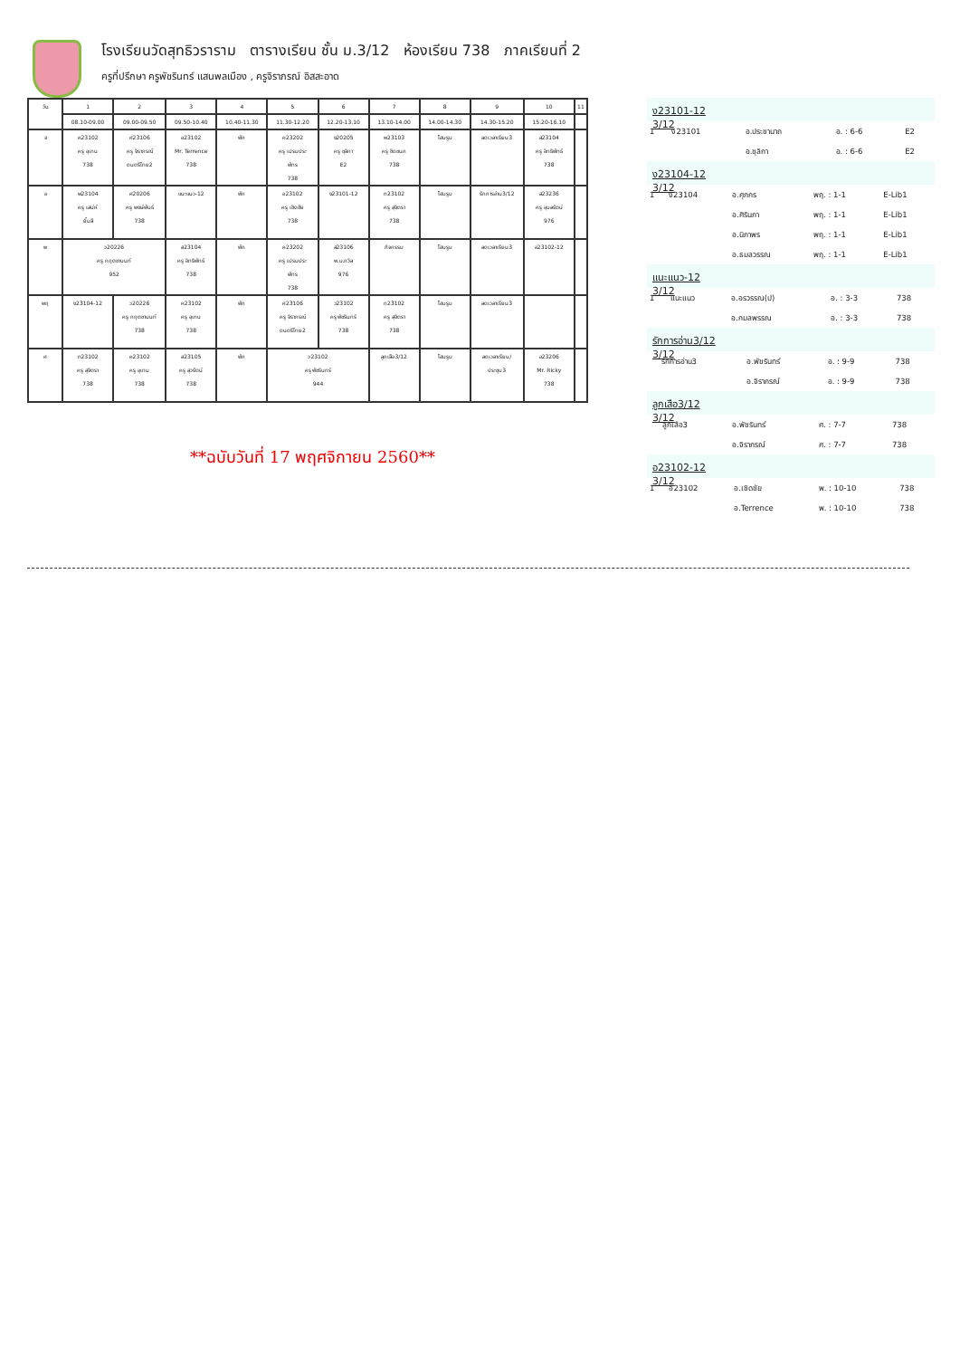โรงเรียนวัดสุทธิวราราม ตารางเรียน ชั้น ม.3/12 ห้องเรียน 738 ภาคเรียนที่ 2
ครูที่ปรึกษา ครูพัชรินทร์ แสนพลเมือง , ครูจิราภรณ์ อิสสะอาด
| วัน | 1 | 2 | 3 | 4 | 5 | 6 | 7 | 8 | 9 | 10 | 11 |
| | 08.10-09.00 | 09.00-09.50 | 09.50-10.40 | 10.40-11.30 | 11.30-12.20 | 12.20-13.10 | 13.10-14.00 | 14.00-14.30 | 14.30-15.20 | 15.20-16.10 | |
| จ | ค23102 ครู อุเทน 738 | ศ23106 ครู จิราภรณ์ ดนตรีไทย2 | อ23102 Mr. Terrence 738 | พัก | ค23202 ครู เปรมประ พัทร 738 | ง20205 ครู ชุลิกา E2 | พ23103 ครู ชิดชนก 738 | โฮมรูม | ลดเวลาเรียน3 | ส23104 ครู อิทธิพัทธ์ 738 | |
| อ | พ23104 ครู เสน่ห์ ยิ้มสี | ศ20206 ครู พงษ์พันธ์ 738 | แนะแนว-12 | พัก | อ23102 ครู เชิดชัย 738 | ง23101-12 | ท23102 ครู สุจิตรา 738 | โฮมรูม | รักการอ่าน3/12 | ส23236 ครู อุบลรัตน์ 976 | |
| พ | ว20226 ครู กฤตชานนท์ 952 | | ส23104 ครู อิทธิพัทธ์ 738 | พัก | ค23202 ครู เปรมประ พัทร 738 | ส23106 พ.ม.ถวิล 976 | กิจกรรม | โฮมรูม | ลดเวลาเรียน3 | อ23102-12 | |
| พฤ | ง23104-12 | ว20226 ครู กฤตชานนท์ 738 | ค23102 ครู อุเทน 738 | พัก | ศ23106 ครู จิราภรณ์ ดนตรีไทย2 | ว23102 ครู พัชรินทร์ 738 | ท23102 ครู สุจิตรา 738 | โฮมรูม | ลดเวลาเรียน3 | | |
| ศ | ท23102 ครู สุจิตรา 738 | ค23102 ครู อุเทน 738 | ส23105 ครู สุวรัตน์ 738 | พัก | ว23102 ครู พัชรินทร์ 944 | | ลูกเสือ3/12 | โฮมรูม | ลดเวลาเรียน/ ประชุม3 | อ23206 Mr. Ricky 738 | |
**ฉบับวันที่ 17 พฤศจิกายน 2560**
ง23101-12 3/12
| 1 | ง23101 | อ.ประชานาถ | อ. : 6-6 | E2 |
| | | อ.ชุลิกา | อ. : 6-6 | E2 |
ง23104-12 3/12
| 1 | ง23104 | อ.ศุภกร | พฤ. : 1-1 | E-Lib1 |
| | | อ.ศิรินภา | พฤ. : 1-1 | E-Lib1 |
| | | อ.นิภาพร | พฤ. : 1-1 | E-Lib1 |
| | | อ.ธมลวรรณ | พฤ. : 1-1 | E-Lib1 |
แนะแนว-12 3/12
| 1 | แนะแนว | อ.อรวรรณ(ป) | อ. : 3-3 | 738 |
| | | อ.กมลพรรณ | อ. : 3-3 | 738 |
รักการอ่าน3/12 3/12
| | รักการอ่าน3 | อ.พัชรินทร์ | อ. : 9-9 | 738 |
| | | อ.จิราภรณ์ | อ. : 9-9 | 738 |
ลูกเสือ3/12 3/12
| | ลูกเสือ3 | อ.พัชรินทร์ | ศ. : 7-7 | 738 |
| | | อ.จิราภรณ์ | ศ. : 7-7 | 738 |
อ23102-12 3/12
| 1 | อ23102 | อ.เชิดชัย | พ. : 10-10 | 738 |
| | | อ.Terrence | พ. : 10-10 | 738 |